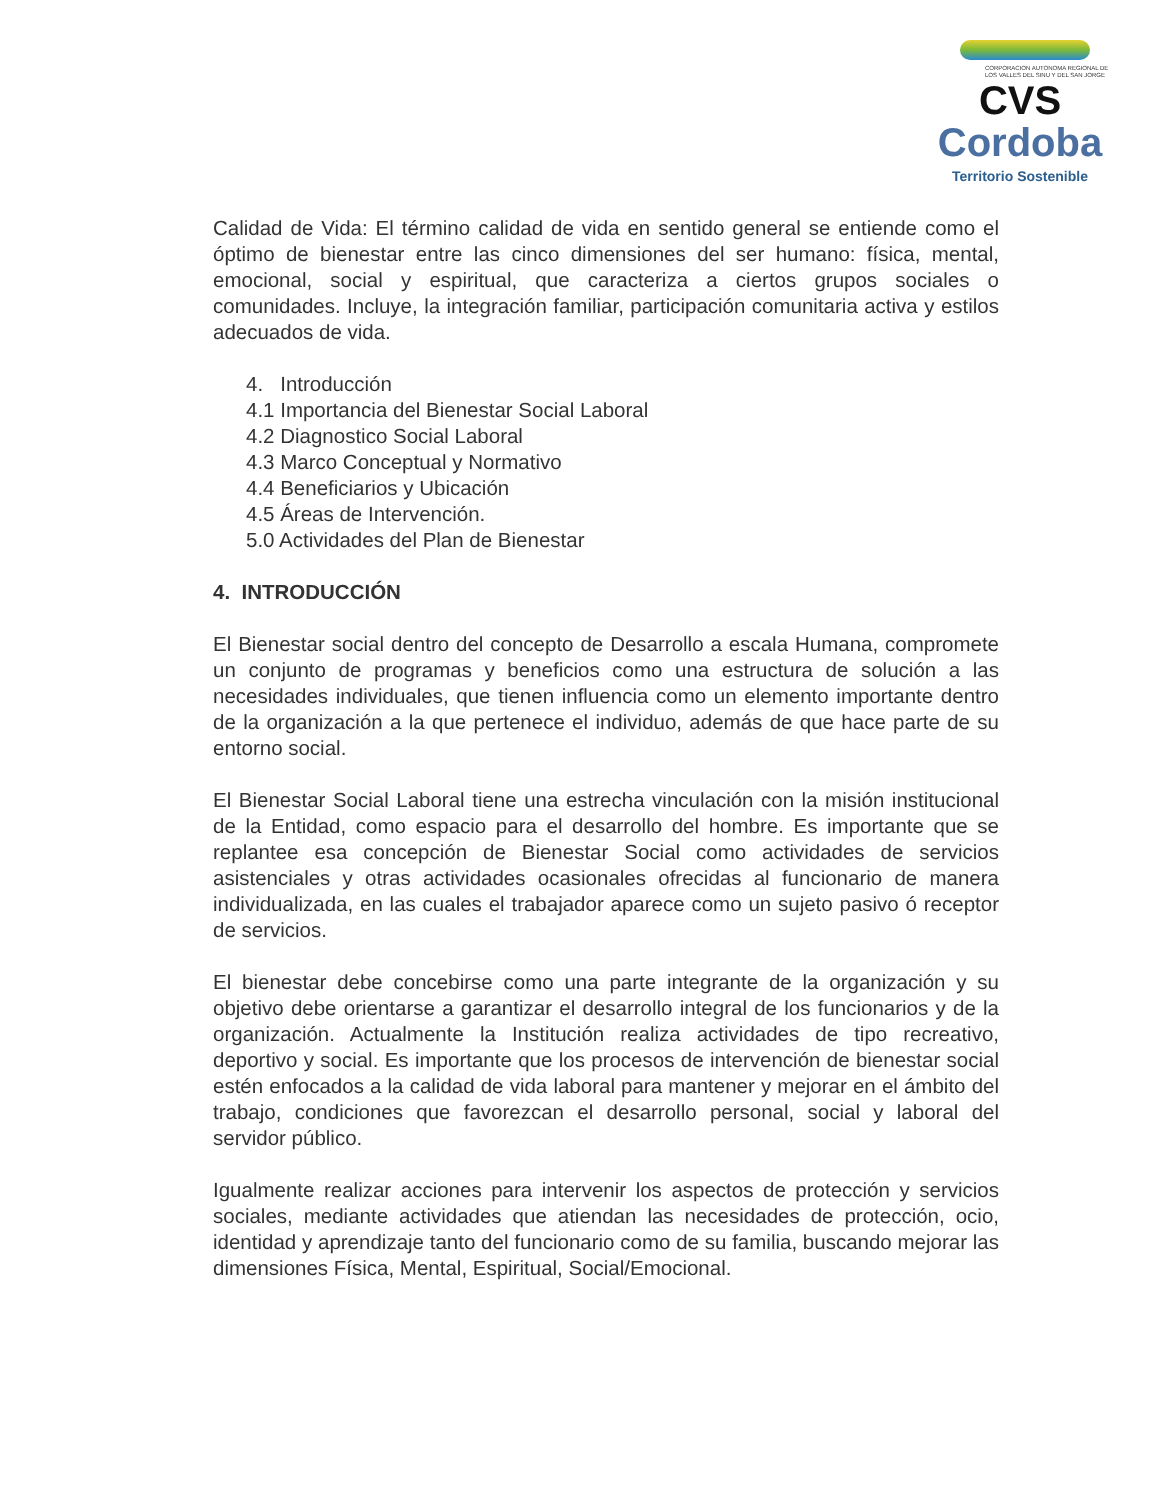CORPORACION AUTONOMA REGIONAL DE LOS VALLES DEL SINU Y DEL SAN JORGE
CVS
Cordoba
Territorio Sostenible
Calidad de Vida: El término calidad de vida en sentido general se entiende como el óptimo de bienestar entre las cinco dimensiones del ser humano: física, mental, emocional, social y espiritual, que caracteriza a ciertos grupos sociales o comunidades. Incluye, la integración familiar, participación comunitaria activa y estilos adecuados de vida.
4. Introducción
4.1 Importancia del Bienestar Social Laboral
4.2 Diagnostico Social Laboral
4.3 Marco Conceptual y Normativo
4.4 Beneficiarios y Ubicación
4.5 Áreas de Intervención.
5.0 Actividades del Plan de Bienestar
4. INTRODUCCIÓN
El Bienestar social dentro del concepto de Desarrollo a escala Humana, compromete un conjunto de programas y beneficios como una estructura de solución a las necesidades individuales, que tienen influencia como un elemento importante dentro de la organización a la que pertenece el individuo, además de que hace parte de su entorno social.
El Bienestar Social Laboral tiene una estrecha vinculación con la misión institucional de la Entidad, como espacio para el desarrollo del hombre. Es importante que se replantee esa concepción de Bienestar Social como actividades de servicios asistenciales y otras actividades ocasionales ofrecidas al funcionario de manera individualizada, en las cuales el trabajador aparece como un sujeto pasivo ó receptor de servicios.
El bienestar debe concebirse como una parte integrante de la organización y su objetivo debe orientarse a garantizar el desarrollo integral de los funcionarios y de la organización. Actualmente la Institución realiza actividades de tipo recreativo, deportivo y social. Es importante que los procesos de intervención de bienestar social estén enfocados a la calidad de vida laboral para mantener y mejorar en el ámbito del trabajo, condiciones que favorezcan el desarrollo personal, social y laboral del servidor público.
Igualmente realizar acciones para intervenir los aspectos de protección y servicios sociales, mediante actividades que atiendan las necesidades de protección, ocio, identidad y aprendizaje tanto del funcionario como de su familia, buscando mejorar las dimensiones Física, Mental, Espiritual, Social/Emocional.